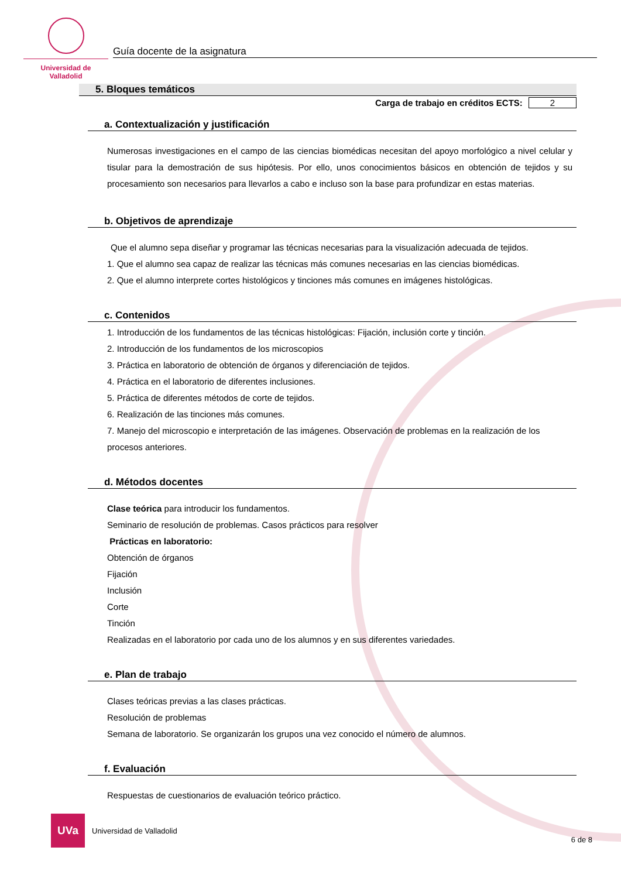Universidad de Valladolid
Guía docente de la asignatura
5. Bloques temáticos
Carga de trabajo en créditos ECTS: 2
a. Contextualización y justificación
Numerosas investigaciones en el campo de las ciencias biomédicas necesitan del apoyo morfológico a nivel celular y tisular para la demostración de sus hipótesis. Por ello, unos conocimientos básicos en obtención de tejidos y su procesamiento son necesarios para llevarlos a cabo e incluso son la base para profundizar en estas materias.
b. Objetivos de aprendizaje
Que el alumno sepa diseñar y programar las técnicas necesarias para la visualización adecuada de tejidos.
1. Que el alumno sea capaz de realizar las técnicas más comunes necesarias en las ciencias biomédicas.
2. Que el alumno interprete cortes histológicos y tinciones más comunes en imágenes histológicas.
c. Contenidos
1. Introducción de los fundamentos de las técnicas histológicas: Fijación, inclusión corte y tinción.
2. Introducción de los fundamentos de los microscopios
3. Práctica en laboratorio de obtención de órganos y diferenciación de tejidos.
4. Práctica en el laboratorio de diferentes inclusiones.
5. Práctica de diferentes métodos de corte de tejidos.
6. Realización de las tinciones más comunes.
7. Manejo del microscopio e interpretación de las imágenes. Observación de problemas en la realización de los procesos anteriores.
d. Métodos docentes
Clase teórica para introducir los fundamentos.
Seminario de resolución de problemas. Casos prácticos para resolver
Prácticas en laboratorio:
Obtención de órganos
Fijación
Inclusión
Corte
Tinción
Realizadas en el laboratorio por cada uno de los alumnos y en sus diferentes variedades.
e. Plan de trabajo
Clases teóricas previas a las clases prácticas.
Resolución de problemas
Semana de laboratorio. Se organizarán los grupos una vez conocido el número de alumnos.
f. Evaluación
Respuestas de cuestionarios de evaluación teórico práctico.
UVa
Universidad de Valladolid
6 de 8